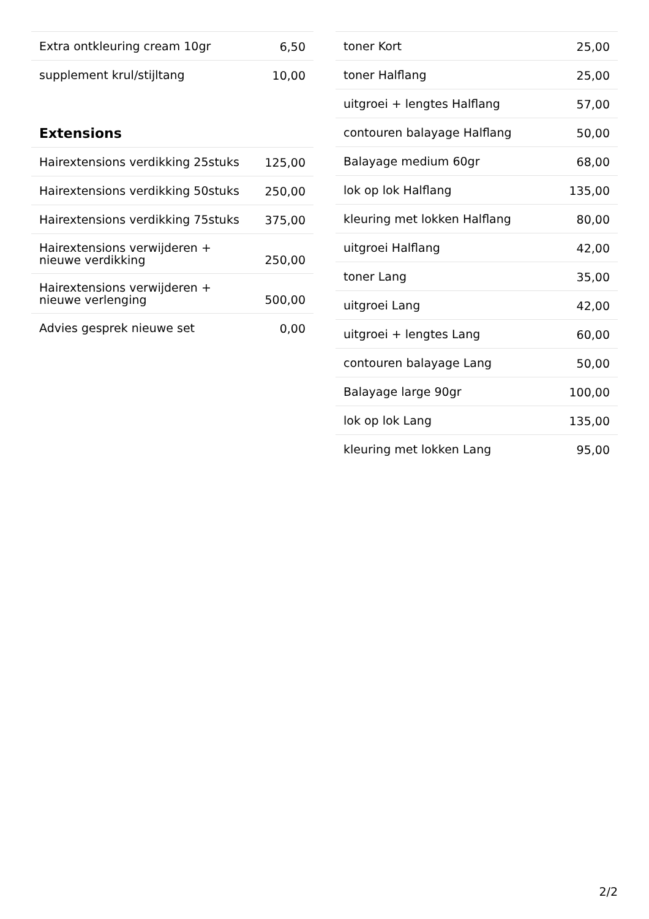| Extra ontkleuring cream 10gr | 6,50 |
| supplement krul/stijltang | 10,00 |
Extensions
| Hairextensions verdikking 25stuks | 125,00 |
| Hairextensions verdikking 50stuks | 250,00 |
| Hairextensions verdikking 75stuks | 375,00 |
| Hairextensions verwijderen + nieuwe verdikking | 250,00 |
| Hairextensions verwijderen + nieuwe verlenging | 500,00 |
| Advies gesprek nieuwe set | 0,00 |
| toner Kort | 25,00 |
| toner Halflang | 25,00 |
| uitgroei + lengtes Halflang | 57,00 |
| contouren balayage Halflang | 50,00 |
| Balayage medium 60gr | 68,00 |
| lok op lok Halflang | 135,00 |
| kleuring met lokken Halflang | 80,00 |
| uitgroei Halflang | 42,00 |
| toner Lang | 35,00 |
| uitgroei Lang | 42,00 |
| uitgroei + lengtes Lang | 60,00 |
| contouren balayage Lang | 50,00 |
| Balayage large 90gr | 100,00 |
| lok op lok Lang | 135,00 |
| kleuring met lokken Lang | 95,00 |
2/2